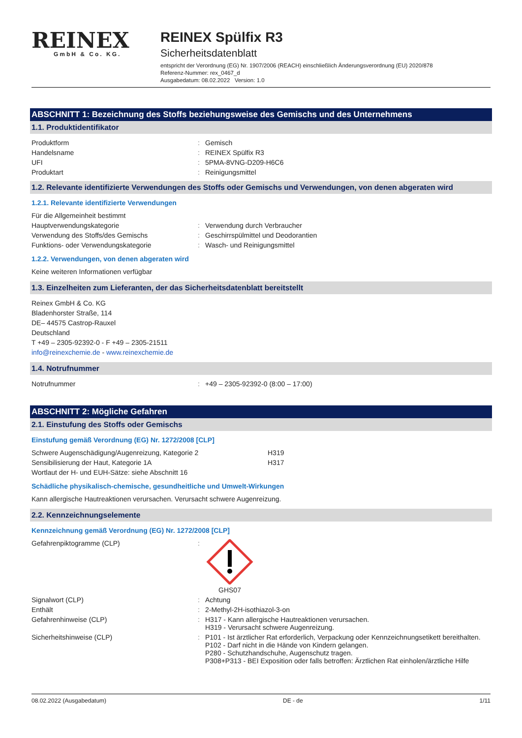REINEX
GmbH & Co. KG.
REINEX Spülfix R3
Sicherheitsdatenblatt
entspricht der Verordnung (EG) Nr. 1907/2006 (REACH) einschließlich Änderungsverordnung (EU) 2020/878
Referenz-Nummer: rex_0467_d
Ausgabedatum: 08.02.2022 Version: 1.0
ABSCHNITT 1: Bezeichnung des Stoffs beziehungsweise des Gemischs und des Unternehmens
1.1. Produktidentifikator
| Produktform | : | Gemisch |
| Handelsname | : | REINEX Spülfix R3 |
| UFI | : | 5PMA-8VNG-D209-H6C6 |
| Produktart | : | Reinigungsmittel |
1.2. Relevante identifizierte Verwendungen des Stoffs oder Gemischs und Verwendungen, von denen abgeraten wird
1.2.1. Relevante identifizierte Verwendungen
| Für die Allgemeinheit bestimmt | | |
| Hauptverwendungskategorie | : | Verwendung durch Verbraucher |
| Verwendung des Stoffs/des Gemischs | : | Geschirrspülmittel und Deodorantien |
| Funktions- oder Verwendungskategorie | : | Wasch- und Reinigungsmittel |
1.2.2. Verwendungen, von denen abgeraten wird
Keine weiteren Informationen verfügbar
1.3. Einzelheiten zum Lieferanten, der das Sicherheitsdatenblatt bereitstellt
Reinex GmbH & Co. KG
Bladenhorster Straße, 114
DE– 44575 Castrop-Rauxel
Deutschland
T +49 – 2305-92392-0 - F +49 – 2305-21511
info@reinexchemie.de - www.reinexchemie.de
1.4. Notrufnummer
| Notrufnummer | : | +49 – 2305-92392-0 (8:00 – 17:00) |
ABSCHNITT 2: Mögliche Gefahren
2.1. Einstufung des Stoffs oder Gemischs
Einstufung gemäß Verordnung (EG) Nr. 1272/2008 [CLP]
| Schwere Augenschädigung/Augenreizung, Kategorie 2 | H319 |
| Sensibilisierung der Haut, Kategorie 1A | H317 |
| Wortlaut der H- und EUH-Sätze: siehe Abschnitt 16 | |
Schädliche physikalisch-chemische, gesundheitliche und Umwelt-Wirkungen
Kann allergische Hautreaktionen verursachen. Verursacht schwere Augenreizung.
2.2. Kennzeichnungselemente
Kennzeichnung gemäß Verordnung (EG) Nr. 1272/2008 [CLP]
| Gefahrenpiktogramme (CLP) | : | GHS07 |
| Signalwort (CLP) | : | Achtung |
| Enthält | : | 2-Methyl-2H-isothiazol-3-on |
| Gefahrenhinweise (CLP) | : | H317 - Kann allergische Hautreaktionen verursachen. H319 - Verursacht schwere Augenreizung. |
| Sicherheitshinweise (CLP) | : | P101 - Ist ärztlicher Rat erforderlich, Verpackung oder Kennzeichnungsetikett bereithalten. P102 - Darf nicht in die Hände von Kindern gelangen. P280 - Schutzhandschuhe, Augenschutz tragen. P308+P313 - BEI Exposition oder falls betroffen: Ärztlichen Rat einholen/ärztliche Hilfe |
08.02.2022 (Ausgabedatum) DE - de 1/11